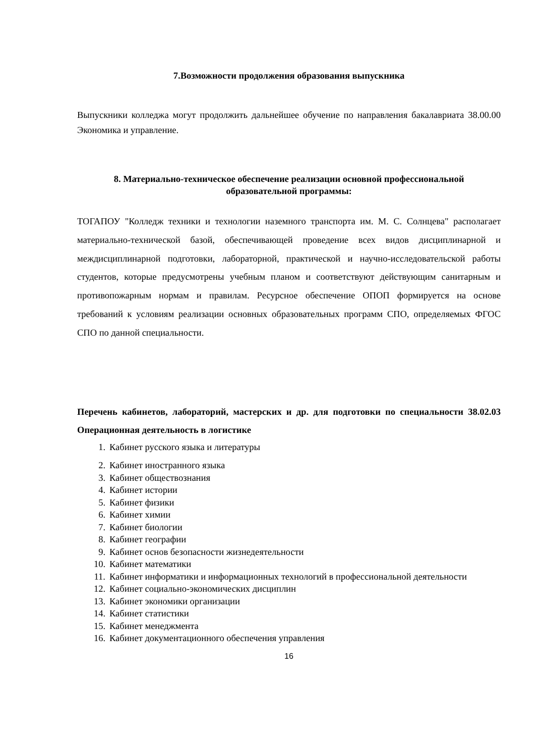7.Возможности продолжения образования выпускника
Выпускники колледжа могут продолжить дальнейшее обучение по направления бакалавриата 38.00.00 Экономика и управление.
8. Материально-техническое обеспечение реализации основной профессиональной образовательной программы:
ТОГАПОУ "Колледж техники и технологии наземного транспорта им. М. С. Солнцева" располагает материально-технической базой, обеспечивающей проведение всех видов дисциплинарной и междисциплинарной подготовки, лабораторной, практической и научно-исследовательской работы студентов, которые предусмотрены учебным планом и соответствуют действующим санитарным и противопожарным нормам и правилам. Ресурсное обеспечение ОПОП формируется на основе требований к условиям реализации основных образовательных программ СПО, определяемых ФГОС СПО по данной специальности.
Перечень кабинетов, лабораторий, мастерских и др. для подготовки по специальности 38.02.03 Операционная деятельность в логистике
1. Кабинет русского языка и литературы
2. Кабинет иностранного языка
3. Кабинет обществознания
4. Кабинет истории
5. Кабинет физики
6. Кабинет химии
7. Кабинет биологии
8. Кабинет географии
9. Кабинет основ безопасности жизнедеятельности
10. Кабинет математики
11. Кабинет информатики и информационных технологий в профессиональной деятельности
12. Кабинет социально-экономических дисциплин
13. Кабинет экономики организации
14. Кабинет статистики
15. Кабинет менеджмента
16. Кабинет документационного обеспечения управления
16